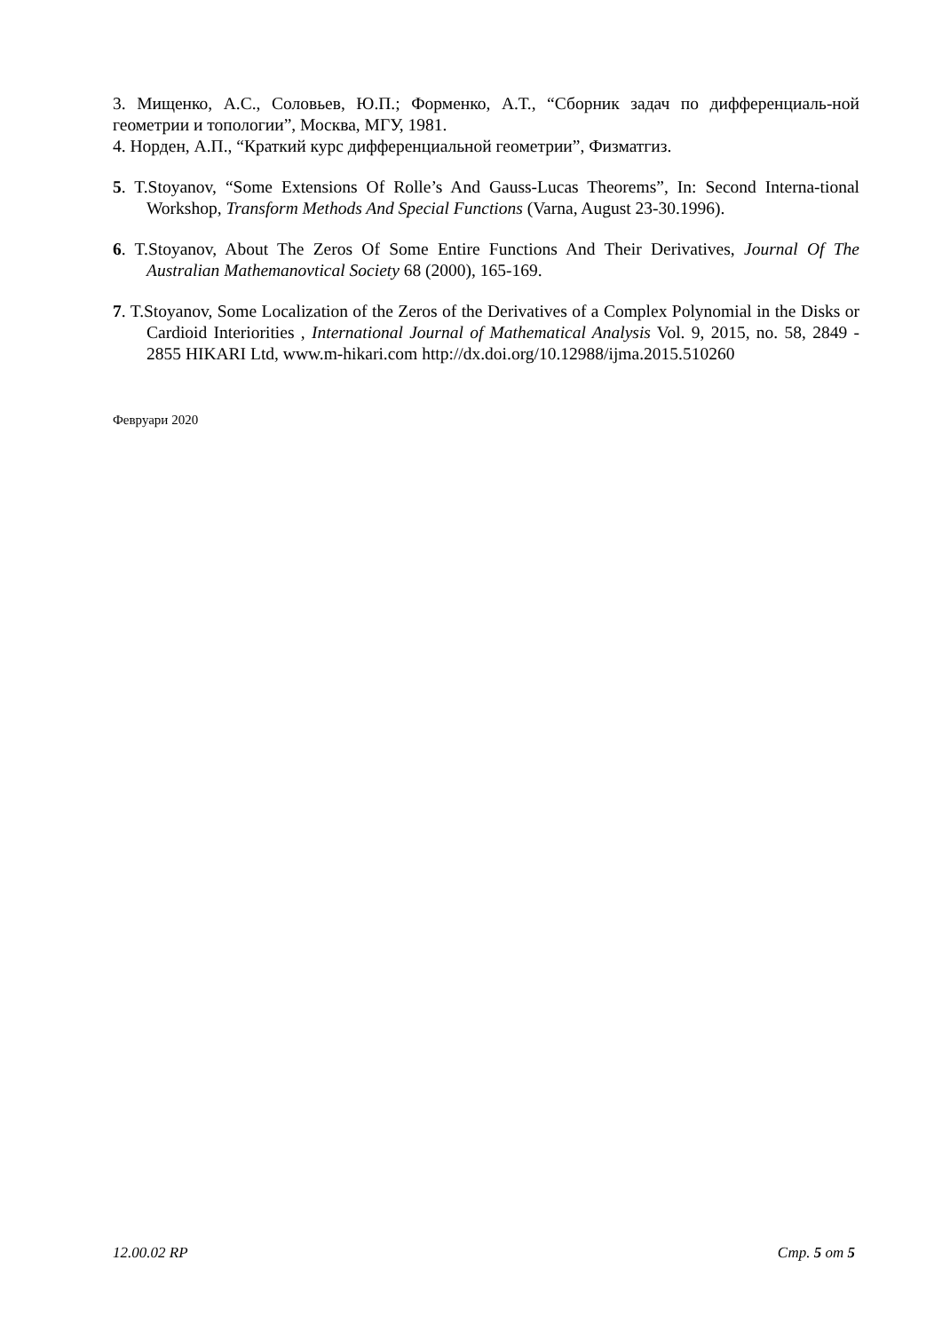3. Мищенко, А.С., Соловьев, Ю.П.; Форменко, А.Т., “Сборник задач по дифференциаль-ной геометрии и топологии”, Москва, МГУ, 1981.
4. Норден, А.П., “Краткий курс дифференциальной геометрии”, Физматгиз.
5. T.Stoyanov, “Some Extensions Of Rolle’s And Gauss-Lucas Theorems”, In: Second Interna-tional Workshop, Transform Methods And Special Functions (Varna, August 23-30.1996).
6. T.Stoyanov, About The Zeros Of Some Entire Functions And Their Derivatives, Journal Of The Australian Mathemanovtical Society 68 (2000), 165-169.
7. T.Stoyanov, Some Localization of the Zeros of the Derivatives of a Complex Polynomial in the Disks or Cardioid Interiorities , International Journal of Mathematical Analysis Vol. 9, 2015, no. 58, 2849 - 2855 HIKARI Ltd, www.m-hikari.com http://dx.doi.org/10.12988/ijma.2015.510260
Февруари 2020
12.00.02 RP Стр. 5 от 5